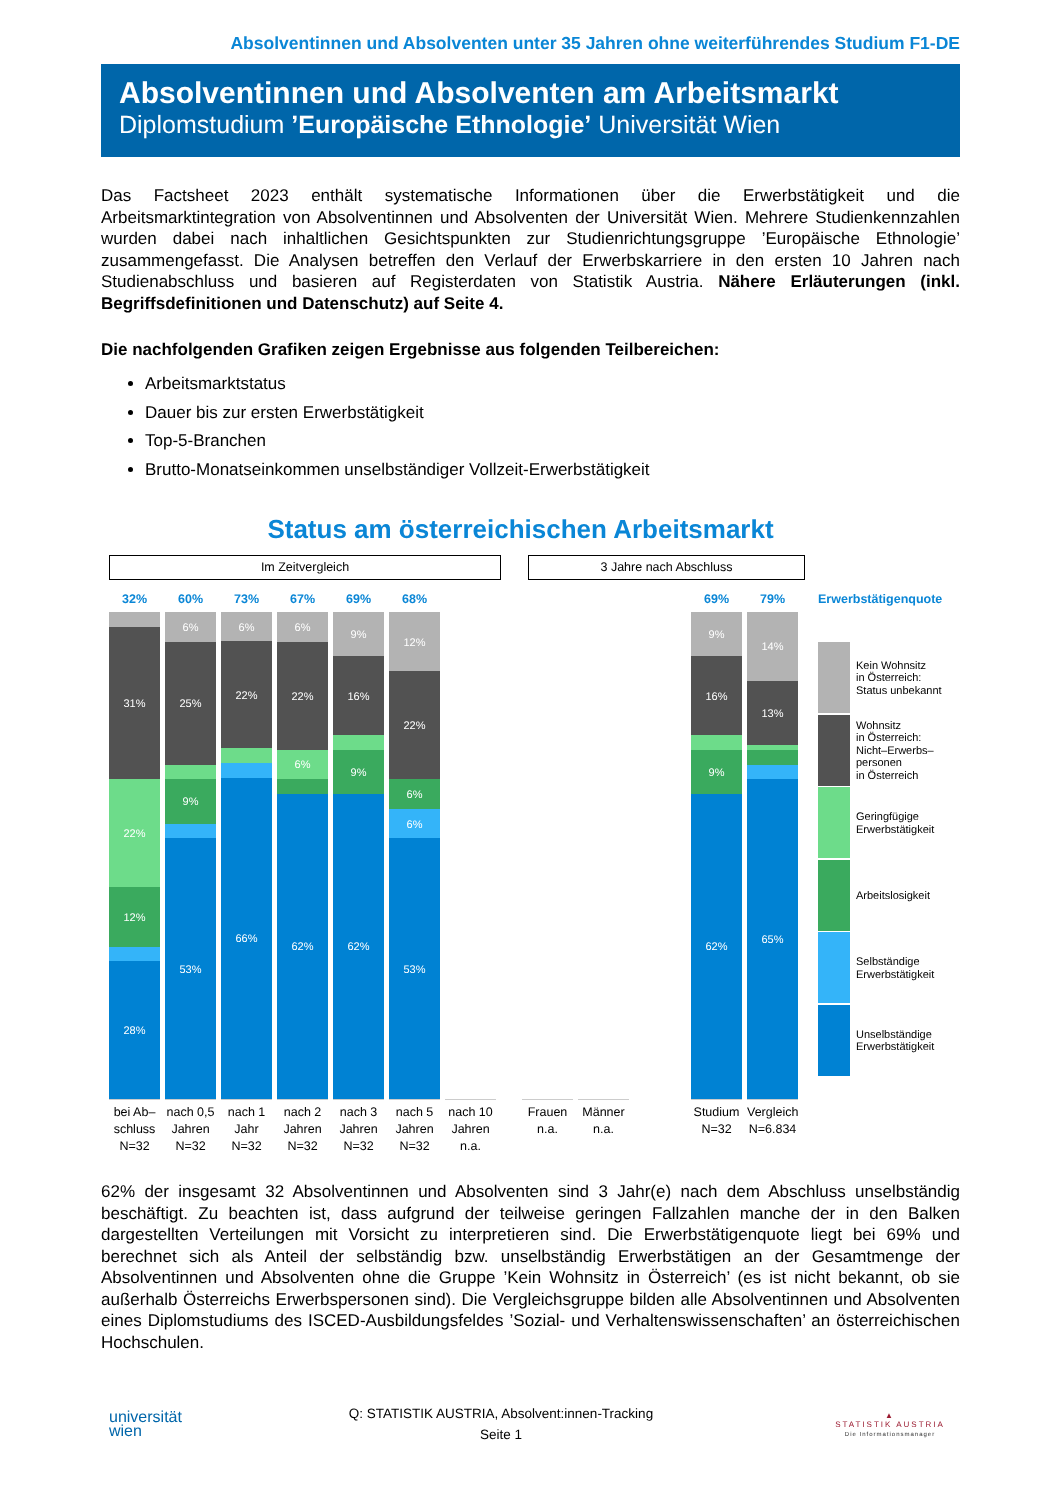Absolventinnen und Absolventen unter 35 Jahren ohne weiterführendes Studium F1-DE
Absolventinnen und Absolventen am Arbeitsmarkt
Diplomstudium ’Europäische Ethnologie’ Universität Wien
Das Factsheet 2023 enthält systematische Informationen über die Erwerbstätigkeit und die Arbeitsmarktintegration von Absolventinnen und Absolventen der Universität Wien. Mehrere Studienkennzahlen wurden dabei nach inhaltlichen Gesichtspunkten zur Studienrichtungsgruppe ’Europäische Ethnologie’ zusammengefasst. Die Analysen betreffen den Verlauf der Erwerbskarriere in den ersten 10 Jahren nach Studienabschluss und basieren auf Registerdaten von Statistik Austria. Nähere Erläuterungen (inkl. Begriffsdefinitionen und Datenschutz) auf Seite 4.
Die nachfolgenden Grafiken zeigen Ergebnisse aus folgenden Teilbereichen:
Arbeitsmarktstatus
Dauer bis zur ersten Erwerbstätigkeit
Top-5-Branchen
Brutto-Monatseinkommen unselbständiger Vollzeit-Erwerbstätigkeit
Status am österreichischen Arbeitsmarkt
Im Zeitvergleich 3 Jahre nach Abschluss
32%
31%
22%
12%
28%
bei Ab–
schluss
N=32
60%
6%
25%
9%
53%
nach 0,5
Jahren
N=32
73%
6%
22%
66%
nach 1
Jahr
N=32
67%
6%
22%
6%
62%
nach 2
Jahren
N=32
69%
9%
16%
9%
62%
nach 3
Jahren
N=32
68%
12%
22%
6%
6%
53%
nach 5
Jahren
N=32
nach 10
Jahren
n.a.
Frauen
n.a.
Männer
n.a.
69%
9%
16%
9%
62%
Studium
N=32
79%
14%
13%
65%
Vergleich
N=6.834
Erwerbstätigenquote
Kein Wohnsitz
in Österreich:
Status unbekannt
Wohnsitz
in Österreich:
Nicht–Erwerbs–
personen
in Österreich
Geringfügige
Erwerbstätigkeit
Arbeitslosigkeit
Selbständige
Erwerbstätigkeit
Unselbständige
Erwerbstätigkeit
62% der insgesamt 32 Absolventinnen und Absolventen sind 3 Jahr(e) nach dem Abschluss unselbständig beschäftigt. Zu beachten ist, dass aufgrund der teilweise geringen Fallzahlen manche der in den Balken dargestellten Verteilungen mit Vorsicht zu interpretieren sind. Die Erwerbstätigenquote liegt bei 69% und berechnet sich als Anteil der selbständig bzw. unselbständig Erwerbstätigen an der Gesamtmenge der Absolventinnen und Absolventen ohne die Gruppe ’Kein Wohnsitz in Österreich’ (es ist nicht bekannt, ob sie außerhalb Österreichs Erwerbspersonen sind). Die Vergleichsgruppe bilden alle Absolventinnen und Absolventen eines Diplomstudiums des ISCED-Ausbildungsfeldes ’Sozial- und Verhaltenswissenschaften’ an österreichischen Hochschulen.
universität
wien
Q: STATISTIK AUSTRIA, Absolvent:innen-Tracking
Seite 1
▲
STATISTIK AUSTRIA
Die Informationsmanager